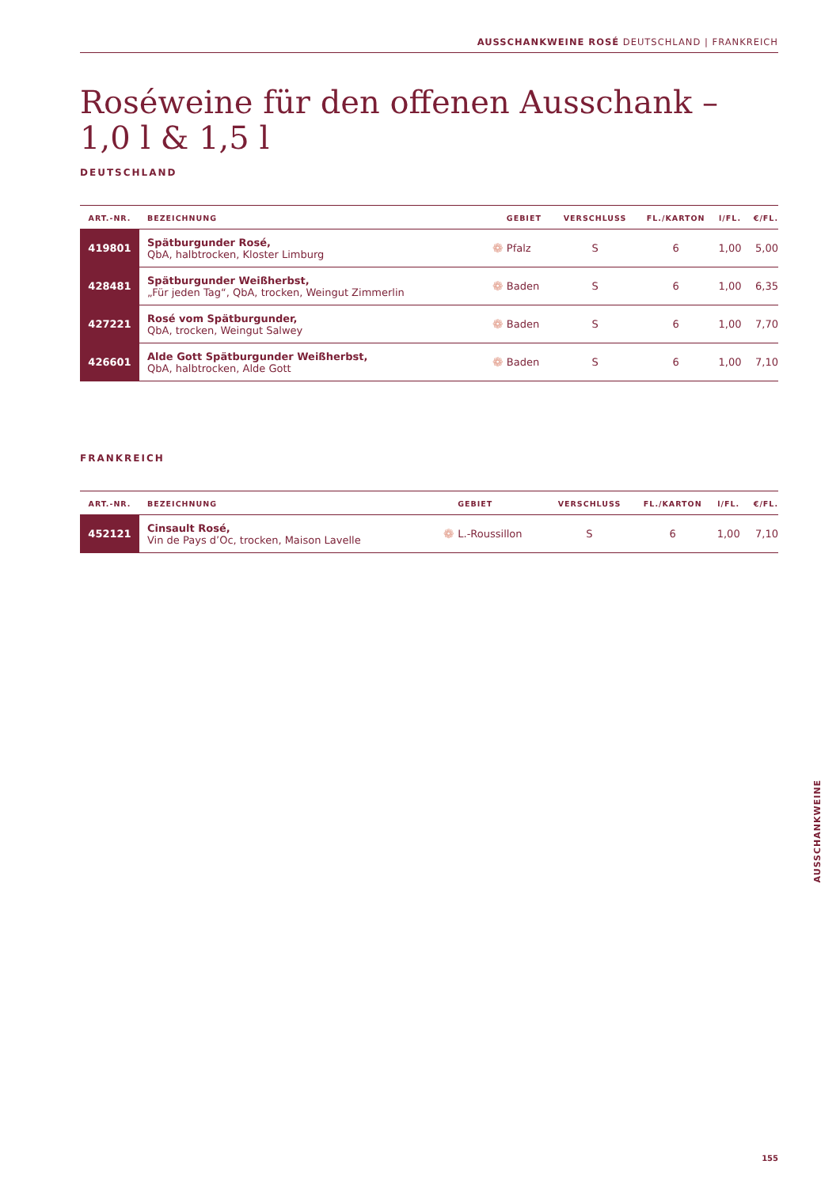AUSSCHANKWEINE ROSÉ DEUTSCHLAND | FRANKREICH
Roséweine für den offenen Ausschank –
1,0 l & 1,5 l
DEUTSCHLAND
| ART.-NR. | BEZEICHNUNG | | GEBIET | VERSCHLUSS | FL./KARTON | l/FL. | €/FL. |
| --- | --- | --- | --- | --- | --- | --- | --- |
| 419801 | Spätburgunder Rosé, QbA, halbtrocken, Kloster Limburg | ❁ | Pfalz | S | 6 | 1,00 | 5,00 |
| 428481 | Spätburgunder Weißherbst, „Für jeden Tag“, QbA, trocken, Weingut Zimmerlin | ❁ | Baden | S | 6 | 1,00 | 6,35 |
| 427221 | Rosé vom Spätburgunder, QbA, trocken, Weingut Salwey | ❁ | Baden | S | 6 | 1,00 | 7,70 |
| 426601 | Alde Gott Spätburgunder Weißherbst, QbA, halbtrocken, Alde Gott | ❁ | Baden | S | 6 | 1,00 | 7,10 |
FRANKREICH
| ART.-NR. | BEZEICHNUNG | | GEBIET | VERSCHLUSS | FL./KARTON | l/FL. | €/FL. |
| --- | --- | --- | --- | --- | --- | --- | --- |
| 452121 | Cinsault Rosé, Vin de Pays d’Oc, trocken, Maison Lavelle | ❁ | L.-Roussillon | S | 6 | 1,00 | 7,10 |
AUSSCHANKWEINE
155